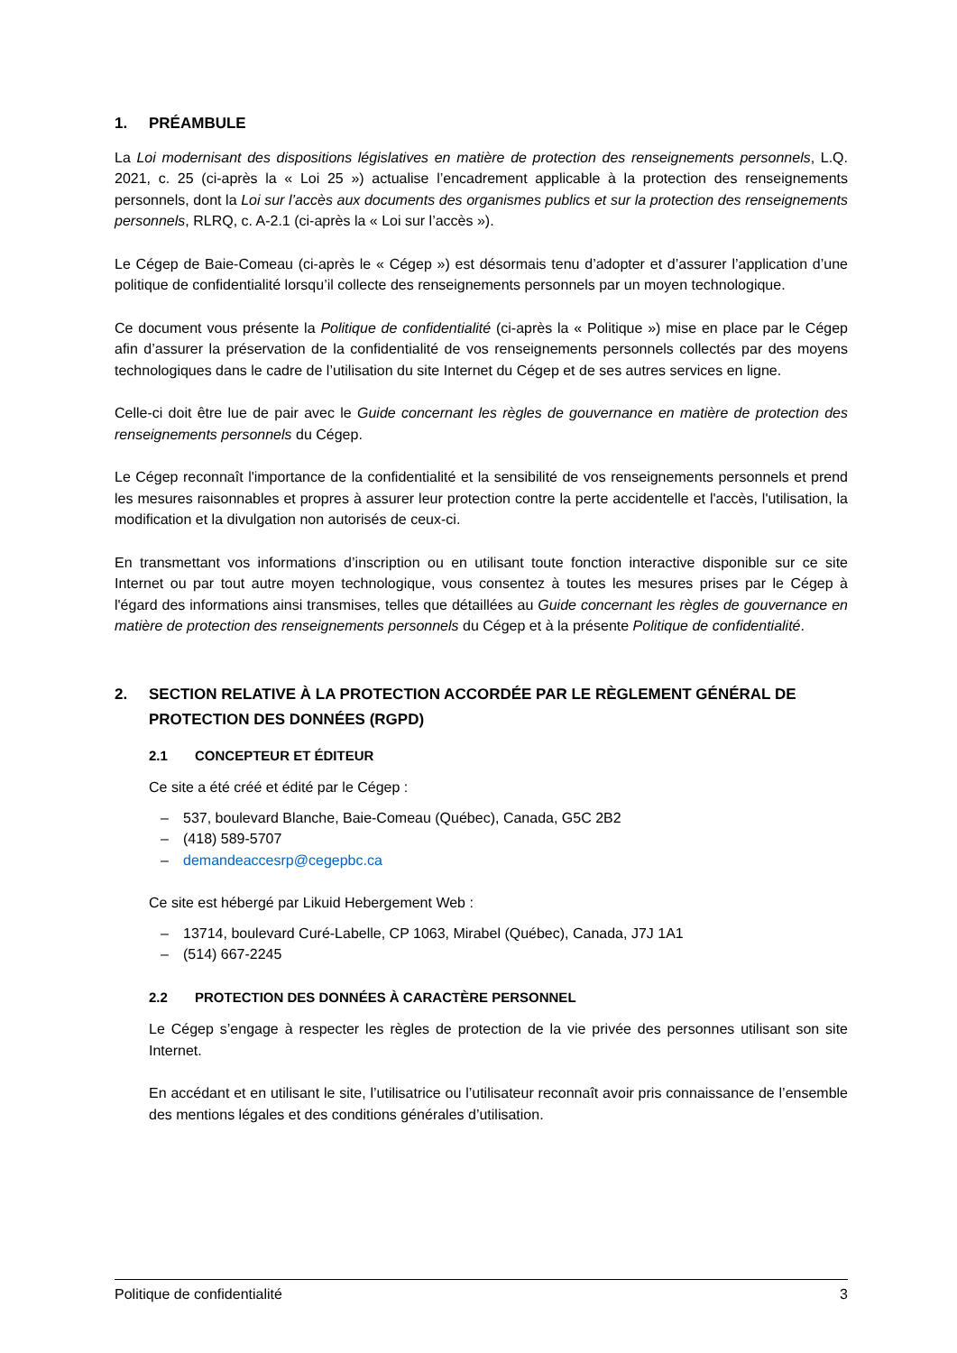1. PRÉAMBULE
La Loi modernisant des dispositions législatives en matière de protection des renseignements personnels, L.Q. 2021, c. 25 (ci-après la « Loi 25 ») actualise l’encadrement applicable à la protection des renseignements personnels, dont la Loi sur l’accès aux documents des organismes publics et sur la protection des renseignements personnels, RLRQ, c. A-2.1 (ci-après la « Loi sur l’accès »).
Le Cégep de Baie-Comeau (ci-après le « Cégep ») est désormais tenu d’adopter et d’assurer l’application d’une politique de confidentialité lorsqu’il collecte des renseignements personnels par un moyen technologique.
Ce document vous présente la Politique de confidentialité (ci-après la « Politique ») mise en place par le Cégep afin d’assurer la préservation de la confidentialité de vos renseignements personnels collectés par des moyens technologiques dans le cadre de l’utilisation du site Internet du Cégep et de ses autres services en ligne.
Celle-ci doit être lue de pair avec le Guide concernant les règles de gouvernance en matière de protection des renseignements personnels du Cégep.
Le Cégep reconnaît l'importance de la confidentialité et la sensibilité de vos renseignements personnels et prend les mesures raisonnables et propres à assurer leur protection contre la perte accidentelle et l'accès, l'utilisation, la modification et la divulgation non autorisés de ceux-ci.
En transmettant vos informations d’inscription ou en utilisant toute fonction interactive disponible sur ce site Internet ou par tout autre moyen technologique, vous consentez à toutes les mesures prises par le Cégep à l'égard des informations ainsi transmises, telles que détaillées au Guide concernant les règles de gouvernance en matière de protection des renseignements personnels du Cégep et à la présente Politique de confidentialité.
2. SECTION RELATIVE À LA PROTECTION ACCORDÉE PAR LE RÈGLEMENT GÉNÉRAL DE PROTECTION DES DONNÉES (RGPD)
2.1 CONCEPTEUR ET ÉDITEUR
Ce site a été créé et édité par le Cégep :
– 537, boulevard Blanche, Baie-Comeau (Québec), Canada, G5C 2B2
– (418) 589-5707
– demandeaccesrp@cegepbc.ca
Ce site est hébergé par Likuid Hebergement Web :
– 13714, boulevard Curé-Labelle, CP 1063, Mirabel (Québec), Canada, J7J 1A1
– (514) 667-2245
2.2 PROTECTION DES DONNÉES À CARACTÈRE PERSONNEL
Le Cégep s’engage à respecter les règles de protection de la vie privée des personnes utilisant son site Internet.
En accédant et en utilisant le site, l’utilisatrice ou l’utilisateur reconnaît avoir pris connaissance de l’ensemble des mentions légales et des conditions générales d’utilisation.
Politique de confidentialité 3